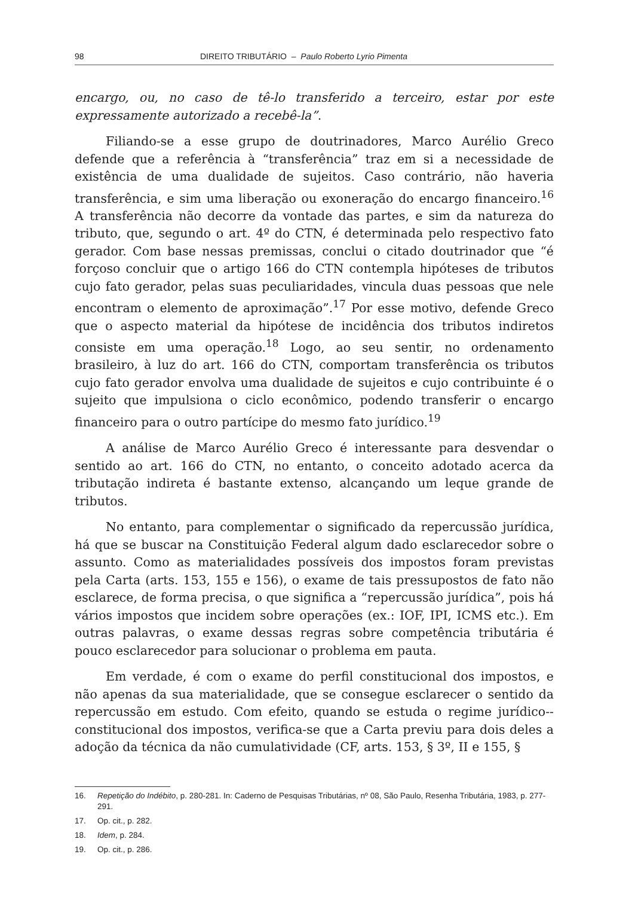98 DIREITO TRIBUTÁRIO – Paulo Roberto Lyrio Pimenta
encargo, ou, no caso de tê-lo transferido a terceiro, estar por este expressamente autorizado a recebê-la”.
Filiando-se a esse grupo de doutrinadores, Marco Aurélio Greco defende que a referência à “transferência” traz em si a necessidade de existência de uma dualidade de sujeitos. Caso contrário, não haveria transferência, e sim uma liberação ou exoneração do encargo financeiro.<sup>16</sup> A transferência não decorre da vontade das partes, e sim da natureza do tributo, que, segundo o art. 4º do CTN, é determinada pelo respectivo fato gerador. Com base nessas premissas, conclui o citado doutrinador que “é forçoso concluir que o artigo 166 do CTN contempla hipóteses de tributos cujo fato gerador, pelas suas peculiaridades, vincula duas pessoas que nele encontram o elemento de aproximação”.<sup>17</sup> Por esse motivo, defende Greco que o aspecto material da hipótese de incidência dos tributos indiretos consiste em uma operação.<sup>18</sup> Logo, ao seu sentir, no ordenamento brasileiro, à luz do art. 166 do CTN, comportam transferência os tributos cujo fato gerador envolva uma dualidade de sujeitos e cujo contribuinte é o sujeito que impulsiona o ciclo econômico, podendo transferir o encargo financeiro para o outro partícipe do mesmo fato jurídico.<sup>19</sup>
A análise de Marco Aurélio Greco é interessante para desvendar o sentido ao art. 166 do CTN, no entanto, o conceito adotado acerca da tributação indireta é bastante extenso, alcançando um leque grande de tributos.
No entanto, para complementar o significado da repercussão jurídica, há que se buscar na Constituição Federal algum dado esclarecedor sobre o assunto. Como as materialidades possíveis dos impostos foram previstas pela Carta (arts. 153, 155 e 156), o exame de tais pressupostos de fato não esclarece, de forma precisa, o que significa a “repercussão jurídica”, pois há vários impostos que incidem sobre operações (ex.: IOF, IPI, ICMS etc.). Em outras palavras, o exame dessas regras sobre competência tributária é pouco esclarecedor para solucionar o problema em pauta.
Em verdade, é com o exame do perfil constitucional dos impostos, e não apenas da sua materialidade, que se consegue esclarecer o sentido da repercussão em estudo. Com efeito, quando se estuda o regime jurídico--constitucional dos impostos, verifica-se que a Carta previu para dois deles a adoção da técnica da não cumulatividade (CF, arts. 153, § 3º, II e 155, §
16. Repetição do Indébito, p. 280-281. In: Caderno de Pesquisas Tributárias, nº 08, São Paulo, Resenha Tributária, 1983, p. 277-291.
17. Op. cit., p. 282.
18. Idem, p. 284.
19. Op. cit., p. 286.